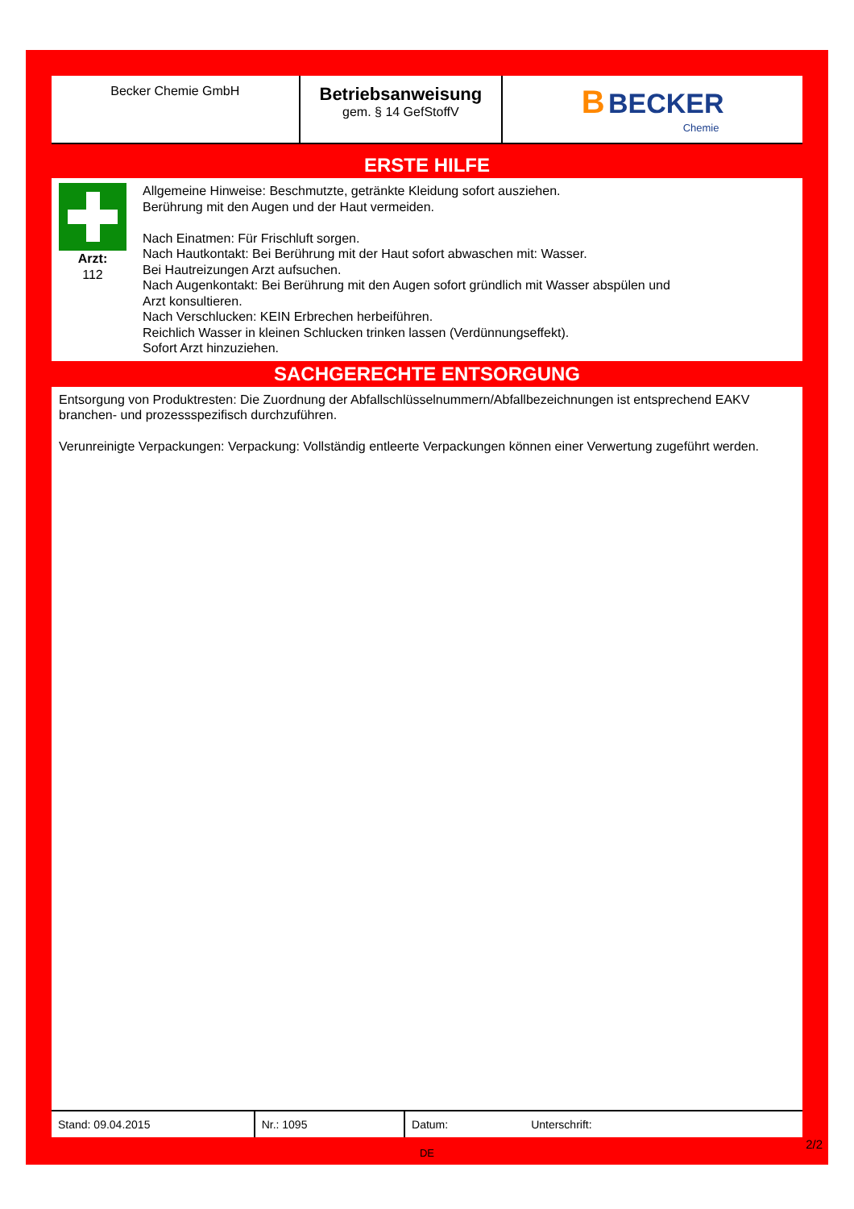| Becker Chemie GmbH | Betriebsanweisung gem. § 14 GefStoffV | B BECKER Chemie |
ERSTE HILFE
Arzt:
112
Allgemeine Hinweise: Beschmutzte, getränkte Kleidung sofort ausziehen.
Berührung mit den Augen und der Haut vermeiden.
Nach Einatmen: Für Frischluft sorgen.
Nach Hautkontakt: Bei Berührung mit der Haut sofort abwaschen mit: Wasser.
Bei Hautreizungen Arzt aufsuchen.
Nach Augenkontakt: Bei Berührung mit den Augen sofort gründlich mit Wasser abspülen und
Arzt konsultieren.
Nach Verschlucken: KEIN Erbrechen herbeiführen.
Reichlich Wasser in kleinen Schlucken trinken lassen (Verdünnungseffekt).
Sofort Arzt hinzuziehen.
SACHGERECHTE ENTSORGUNG
Entsorgung von Produktresten: Die Zuordnung der Abfallschlüsselnummern/Abfallbezeichnungen ist entsprechend EAKV branchen- und prozessspezifisch durchzuführen.
Verunreinigte Verpackungen: Verpackung: Vollständig entleerte Verpackungen können einer Verwertung zugeführt werden.
| Stand: 09.04.2015 | Nr.: 1095 | Datum: | Unterschrift: |
DE
2/2